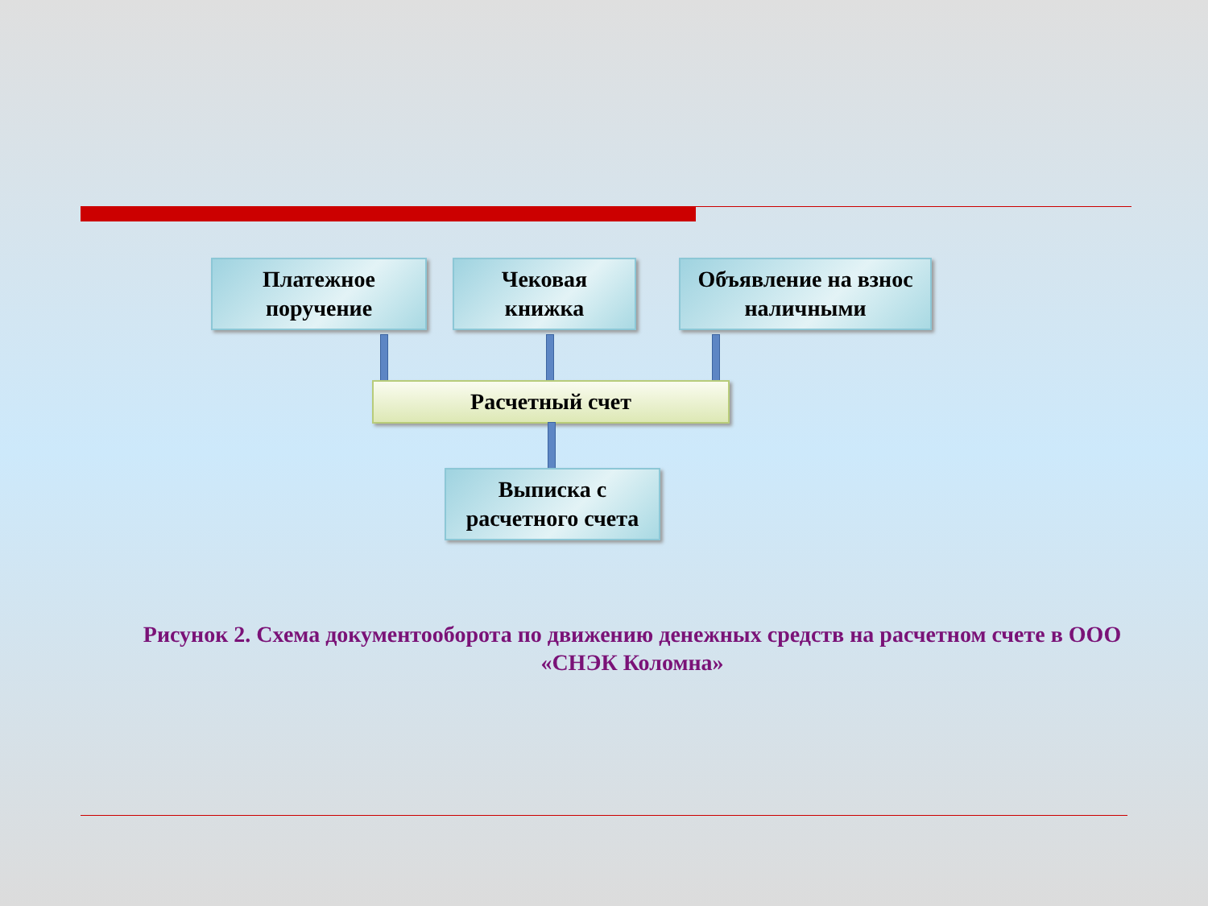Платежное
поручение
Чековая
книжка
Объявление на взнос
наличными
Расчетный счет
Выписка с
расчетного счета
Рисунок 2. Схема документооборота по движению денежных средств на расчетном счете в ООО «СНЭК Коломна»